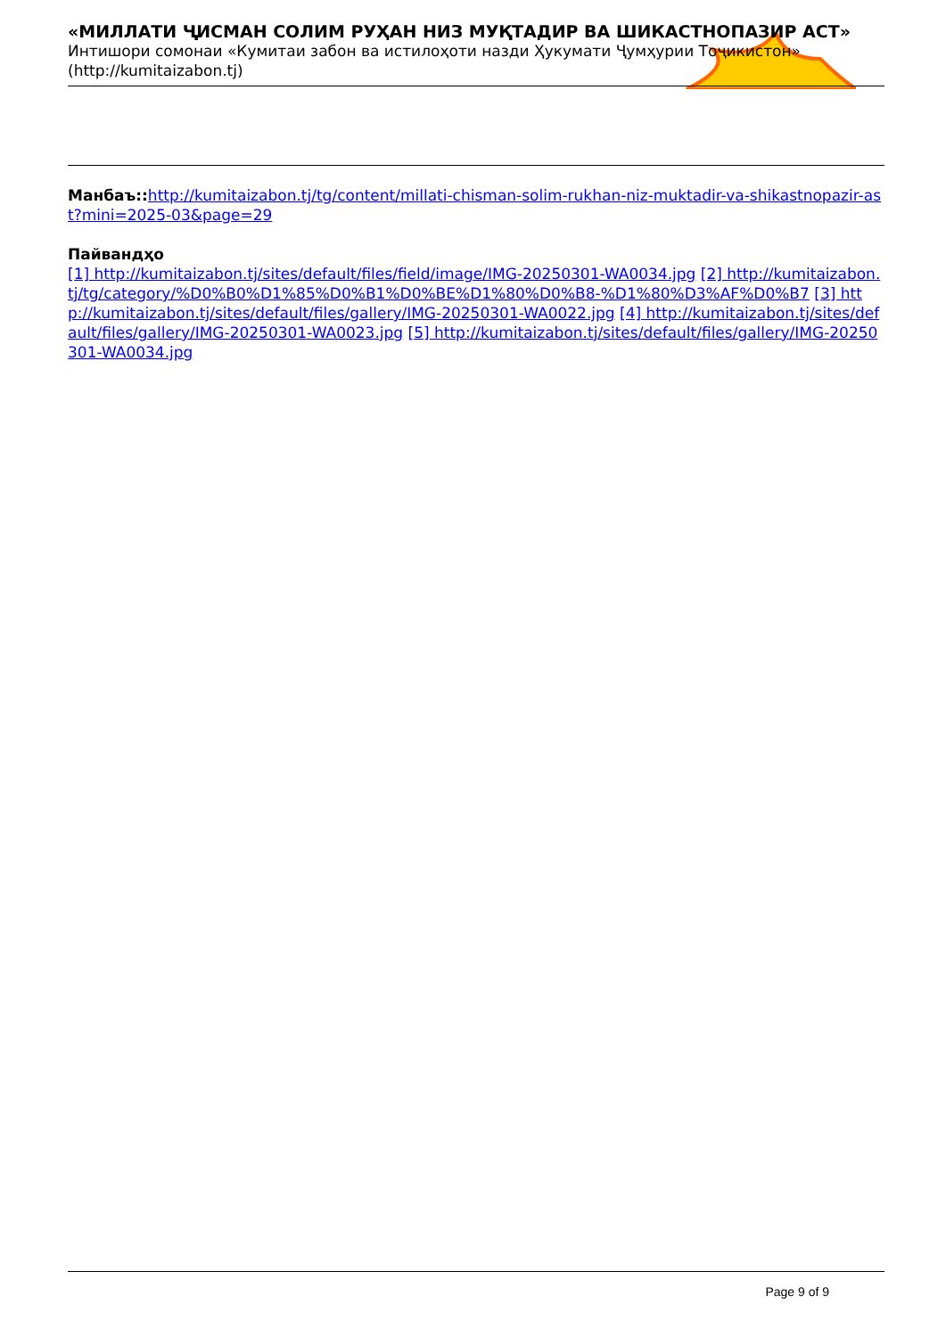«МИЛЛАТИ ҶИСМАН СОЛИМ РУҲАН НИЗ МУҚТАДИР ВА ШИКАСТНОПАЗИР АСТ»
Интишори сомонаи «Кумитаи забон ва истилоҳоти назди Ҳукумати Ҷумҳурии Тоҷикистон» (http://kumitaizabon.tj)
Манбаъ:: http://kumitaizabon.tj/tg/content/millati-chisman-solim-rukhan-niz-muktadir-va-shikastnopazir-ast?mini=2025-03&page=29
Пайвандҳо
[1] http://kumitaizabon.tj/sites/default/files/field/image/IMG-20250301-WA0034.jpg [2] http://kumitaizabon.tj/tg/category/%D0%B0%D1%85%D0%B1%D0%BE%D1%80%D0%B8-%D1%80%D3%AF%D0%B7 [3] http://kumitaizabon.tj/sites/default/files/gallery/IMG-20250301-WA0022.jpg [4] http://kumitaizabon.tj/sites/default/files/gallery/IMG-20250301-WA0023.jpg [5] http://kumitaizabon.tj/sites/default/files/gallery/IMG-20250301-WA0034.jpg
Page 9 of 9